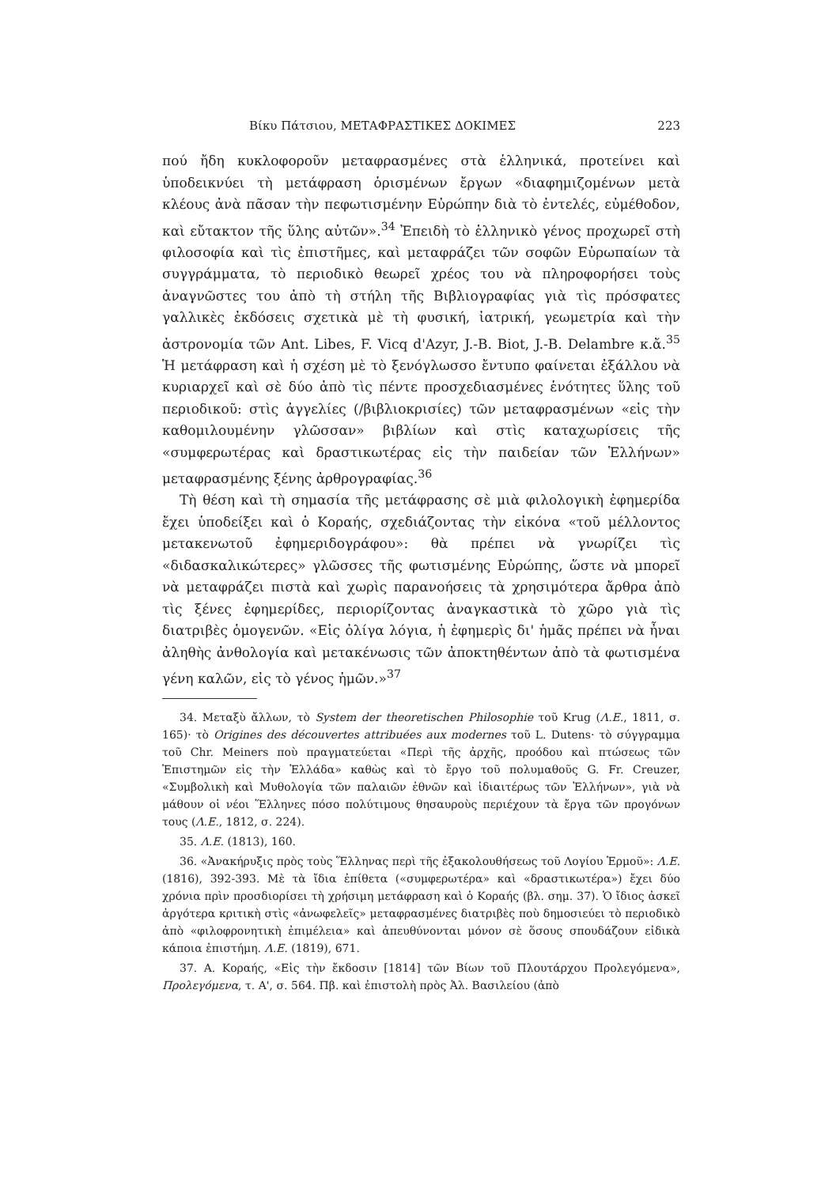Βίκυ Πάτσιου, ΜΕΤΑΦΡΑΣΤΙΚΕΣ ΔΟΚΙΜΕΣ 223
πού ἤδη κυκλοφοροῦν μεταφρασμένες στὰ ἑλληνικά, προτείνει καὶ ὑποδεικνύει τὴ μετάφραση ὁρισμένων ἔργων «διαφημιζομένων μετὰ κλέους ἀνὰ πᾶσαν τὴν πεφωτισμένην Εὐρώπην διὰ τὸ ἐντελές, εὐμέθοδον, καὶ εὔτακτον τῆς ὕλης αὐτῶν».<sup>34</sup> Ἐπειδὴ τὸ ἑλληνικὸ γένος προχωρεῖ στὴ φιλοσοφία καὶ τὶς ἐπιστῆμες, καὶ μεταφράζει τῶν σοφῶν Εὐρωπαίων τὰ συγγράμματα, τὸ περιοδικὸ θεωρεῖ χρέος του νὰ πληροφορήσει τοὺς ἀναγνῶστες του ἀπὸ τὴ στήλη τῆς Βιβλιογραφίας γιὰ τὶς πρόσφατες γαλλικὲς ἐκδόσεις σχετικὰ μὲ τὴ φυσική, ἰατρική, γεωμετρία καὶ τὴν ἀστρονομία τῶν Ant. Libes, F. Vicq d'Azyr, J.-B. Biot, J.-B. Delambre κ.ἄ.<sup>35</sup> Ἡ μετάφραση καὶ ἡ σχέση μὲ τὸ ξενόγλωσσο ἔντυπο φαίνεται ἐξάλλου νὰ κυριαρχεῖ καὶ σὲ δύο ἀπὸ τὶς πέντε προσχεδιασμένες ἑνότητες ὕλης τοῦ περιοδικοῦ: στὶς ἀγγελίες (/βιβλιοκρισίες) τῶν μεταφρασμένων «εἰς τὴν καθομιλουμένην γλῶσσαν» βιβλίων καὶ στὶς καταχωρίσεις τῆς «συμφερωτέρας καὶ δραστικωτέρας εἰς τὴν παιδείαν τῶν Ἑλλήνων» μεταφρασμένης ξένης ἀρθρογραφίας.<sup>36</sup>
Τὴ θέση καὶ τὴ σημασία τῆς μετάφρασης σὲ μιὰ φιλολογικὴ ἐφημερίδα ἔχει ὑποδείξει καὶ ὁ Κοραής, σχεδιάζοντας τὴν εἰκόνα «τοῦ μέλλοντος μετακενωτοῦ ἐφημεριδογράφου»: θὰ πρέπει νὰ γνωρίζει τὶς «διδασκαλικώτερες» γλῶσσες τῆς φωτισμένης Εὐρώπης, ὥστε νὰ μπορεῖ νὰ μεταφράζει πιστὰ καὶ χωρὶς παρανοήσεις τὰ χρησιμότερα ἄρθρα ἀπὸ τὶς ξένες ἐφημερίδες, περιορίζοντας ἀναγκαστικὰ τὸ χῶρο γιὰ τὶς διατριβὲς ὁμογενῶν. «Εἰς ὀλίγα λόγια, ἡ ἐφημερὶς δι' ἡμᾶς πρέπει νὰ ἦναι ἀληθὴς ἀνθολογία καὶ μετακένωσις τῶν ἀποκτηθέντων ἀπὸ τὰ φωτισμένα γένη καλῶν, εἰς τὸ γένος ἡμῶν.»<sup>37</sup>
34. Μεταξὺ ἄλλων, τὸ System der theoretischen Philosophie τοῦ Krug (Λ.Ε., 1811, σ. 165)· τὸ Origines des découvertes attribuées aux modernes τοῦ L. Dutens· τὸ σύγγραμμα τοῦ Chr. Meiners ποὺ πραγματεύεται «Περὶ τῆς ἀρχῆς, προόδου καὶ πτώσεως τῶν Ἐπιστημῶν εἰς τὴν Ἑλλάδα» καθὼς καὶ τὸ ἔργο τοῦ πολυμαθοῦς G. Fr. Creuzer, «Συμβολικὴ καὶ Μυθολογία τῶν παλαιῶν ἐθνῶν καὶ ἰδιαιτέρως τῶν Ἑλλήνων», γιὰ νὰ μάθουν οἱ νέοι Ἕλληνες πόσο πολύτιμους θησαυροὺς περιέχουν τὰ ἔργα τῶν προγόνων τους (Λ.Ε., 1812, σ. 224).
35. Λ.Ε. (1813), 160.
36. «Ἀνακήρυξις πρὸς τοὺς Ἕλληνας περὶ τῆς ἐξακολουθήσεως τοῦ Λογίου Ἑρμοῦ»: Λ.Ε. (1816), 392-393. Μὲ τὰ ἴδια ἐπίθετα («συμφερωτέρα» καὶ «δραστικωτέρα») ἔχει δύο χρόνια πρὶν προσδιορίσει τὴ χρήσιμη μετάφραση καὶ ὁ Κοραής (βλ. σημ. 37). Ὁ ἴδιος ἀσκεῖ ἀργότερα κριτικὴ στὶς «ἀνωφελεῖς» μεταφρασμένες διατριβὲς ποὺ δημοσιεύει τὸ περιοδικὸ ἀπὸ «φιλοφρονητικὴ ἐπιμέλεια» καὶ ἀπευθύνονται μόνον σὲ ὅσους σπουδάζουν εἰδικὰ κάποια ἐπιστήμη. Λ.Ε. (1819), 671.
37. Α. Κοραής, «Εἰς τὴν ἔκδοσιν [1814] τῶν Βίων τοῦ Πλουτάρχου Προλεγόμενα», Προλεγόμενα, τ. Α', σ. 564. Πβ. καὶ ἐπιστολὴ πρὸς Ἀλ. Βασιλείου (ἀπὸ